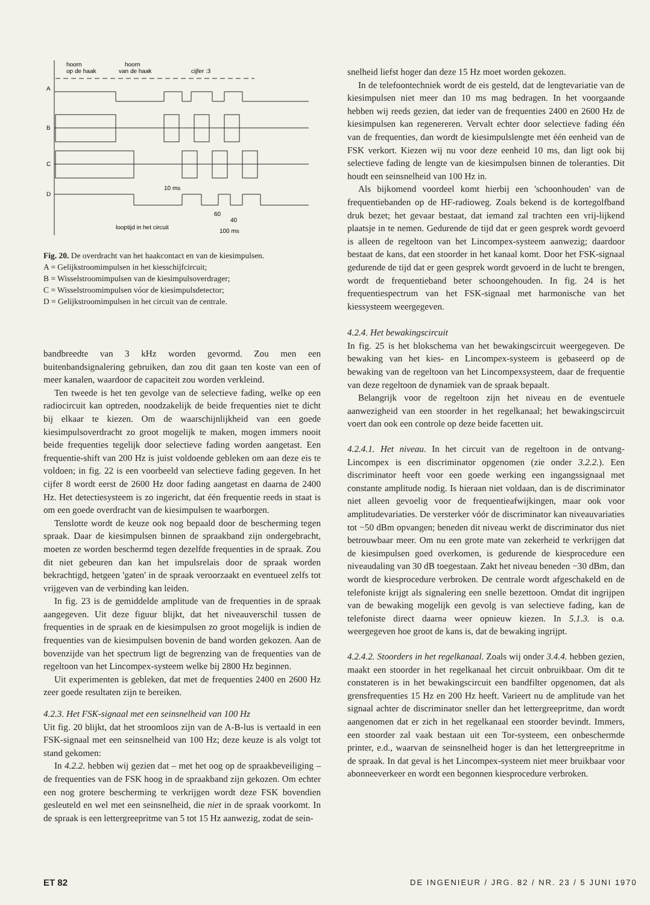hoorn
op de haak
hoorn
van de haak
cijfer :3
A
B
C
10 ms
D
looptijd in het circuit
60
40
100 ms
Fig. 20. De overdracht van het haakcontact en van de kiesimpulsen.
A = Gelijkstroomimpulsen in het kiesschijfcircuit;
B = Wisselstroomimpulsen van de kiesimpulsoverdrager;
C = Wisselstroomimpulsen vóor de kiesimpulsdetector;
D = Gelijkstroomimpulsen in het circuit van de centrale.
bandbreedte van 3 kHz worden gevormd. Zou men een buitenbandsignalering gebruiken, dan zou dit gaan ten koste van een of meer kanalen, waardoor de capaciteit zou worden verkleind.
Ten tweede is het ten gevolge van de selectieve fading, welke op een radiocircuit kan optreden, noodzakelijk de beide frequenties niet te dicht bij elkaar te kiezen. Om de waarschijnlijkheid van een goede kiesimpulsoverdracht zo groot mogelijk te maken, mogen immers nooit beide frequenties tegelijk door selectieve fading worden aangetast. Een frequentie-shift van 200 Hz is juist voldoende gebleken om aan deze eis te voldoen; in fig. 22 is een voorbeeld van selectieve fading gegeven. In het cijfer 8 wordt eerst de 2600 Hz door fading aangetast en daarna de 2400 Hz. Het detectiesysteem is zo ingericht, dat één frequentie reeds in staat is om een goede overdracht van de kiesimpulsen te waarborgen.
Tenslotte wordt de keuze ook nog bepaald door de bescherming tegen spraak. Daar de kiesimpulsen binnen de spraakband zijn ondergebracht, moeten ze worden beschermd tegen dezelfde frequenties in de spraak. Zou dit niet gebeuren dan kan het impulsrelais door de spraak worden bekrachtigd, hetgeen 'gaten' in de spraak veroorzaakt en eventueel zelfs tot vrijgeven van de verbinding kan leiden.
In fig. 23 is de gemiddelde amplitude van de frequenties in de spraak aangegeven. Uit deze figuur blijkt, dat het niveauverschil tussen de frequenties in de spraak en de kiesimpulsen zo groot mogelijk is indien de frequenties van de kiesimpulsen bovenin de band worden gekozen. Aan de bovenzijde van het spectrum ligt de begrenzing van de frequenties van de regeltoon van het Lincompex-systeem welke bij 2800 Hz beginnen.
Uit experimenten is gebleken, dat met de frequenties 2400 en 2600 Hz zeer goede resultaten zijn te bereiken.
4.2.3. Het FSK-signaal met een seinsnelheid van 100 Hz
Uit fig. 20 blijkt, dat het stroomloos zijn van de A-B-lus is vertaald in een FSK-signaal met een seinsnelheid van 100 Hz; deze keuze is als volgt tot stand gekomen:
In 4.2.2. hebben wij gezien dat – met het oog op de spraakbeveiliging – de frequenties van de FSK hoog in de spraakband zijn gekozen. Om echter een nog grotere bescherming te verkrijgen wordt deze FSK bovendien gesleuteld en wel met een seinsnelheid, die niet in de spraak voorkomt. In de spraak is een lettergreepritme van 5 tot 15 Hz aanwezig, zodat de sein-
snelheid liefst hoger dan deze 15 Hz moet worden gekozen.
In de telefoontechniek wordt de eis gesteld, dat de lengtevariatie van de kiesimpulsen niet meer dan 10 ms mag bedragen. In het voorgaande hebben wij reeds gezien, dat ieder van de frequenties 2400 en 2600 Hz de kiesimpulsen kan regenereren. Vervalt echter door selectieve fading één van de frequenties, dan wordt de kiesimpulslengte met één eenheid van de FSK verkort. Kiezen wij nu voor deze eenheid 10 ms, dan ligt ook bij selectieve fading de lengte van de kiesimpulsen binnen de toleranties. Dit houdt een seinsnelheid van 100 Hz in.
Als bijkomend voordeel komt hierbij een 'schoonhouden' van de frequentiebanden op de HF-radioweg. Zoals bekend is de kortegolfband druk bezet; het gevaar bestaat, dat iemand zal trachten een vrij-lijkend plaatsje in te nemen. Gedurende de tijd dat er geen gesprek wordt gevoerd is alleen de regeltoon van het Lincompex-systeem aanwezig; daardoor bestaat de kans, dat een stoorder in het kanaal komt. Door het FSK-signaal gedurende de tijd dat er geen gesprek wordt gevoerd in de lucht te brengen, wordt de frequentieband beter schoongehouden. In fig. 24 is het frequentiespectrum van het FSK-signaal met harmonische van het kiessysteem weergegeven.
4.2.4. Het bewakingscircuit
In fig. 25 is het blokschema van het bewakingscircuit weergegeven. De bewaking van het kies- en Lincompex-systeem is gebaseerd op de bewaking van de regeltoon van het Lincompexsysteem, daar de frequentie van deze regeltoon de dynamiek van de spraak bepaalt.
Belangrijk voor de regeltoon zijn het niveau en de eventuele aanwezigheid van een stoorder in het regelkanaal; het bewakingscircuit voert dan ook een controle op deze beide facetten uit.
4.2.4.1. Het niveau. In het circuit van de regeltoon in de ontvang-Lincompex is een discriminator opgenomen (zie onder 3.2.2.). Een discriminator heeft voor een goede werking een ingangssignaal met constante amplitude nodig. Is hieraan niet voldaan, dan is de discriminator niet alleen gevoelig voor de frequentieafwijkingen, maar ook voor amplitudevariaties. De versterker vóór de discriminator kan niveauvariaties tot −50 dBm opvangen; beneden dit niveau werkt de discriminator dus niet betrouwbaar meer. Om nu een grote mate van zekerheid te verkrijgen dat de kiesimpulsen goed overkomen, is gedurende de kiesprocedure een niveaudaling van 30 dB toegestaan. Zakt het niveau beneden −30 dBm, dan wordt de kiesprocedure verbroken. De centrale wordt afgeschakeld en de telefoniste krijgt als signalering een snelle bezettoon. Omdat dit ingrijpen van de bewaking mogelijk een gevolg is van selectieve fading, kan de telefoniste direct daarna weer opnieuw kiezen. In 5.1.3. is o.a. weergegeven hoe groot de kans is, dat de bewaking ingrijpt.
4.2.4.2. Stoorders in het regelkanaal. Zoals wij onder 3.4.4. hebben gezien, maakt een stoorder in het regelkanaal het circuit onbruikbaar. Om dit te constateren is in het bewakingscircuit een bandfilter opgenomen, dat als grensfrequenties 15 Hz en 200 Hz heeft. Varieert nu de amplitude van het signaal achter de discriminator sneller dan het lettergreepritme, dan wordt aangenomen dat er zich in het regelkanaal een stoorder bevindt. Immers, een stoorder zal vaak bestaan uit een Tor-systeem, een onbeschermde printer, e.d., waarvan de seinsnelheid hoger is dan het lettergreepritme in de spraak. In dat geval is het Lincompex-systeem niet meer bruikbaar voor abonneeverkeer en wordt een begonnen kiesprocedure verbroken.
ET 82
DE INGENIEUR / JRG. 82 / NR. 23 / 5 JUNI 1970